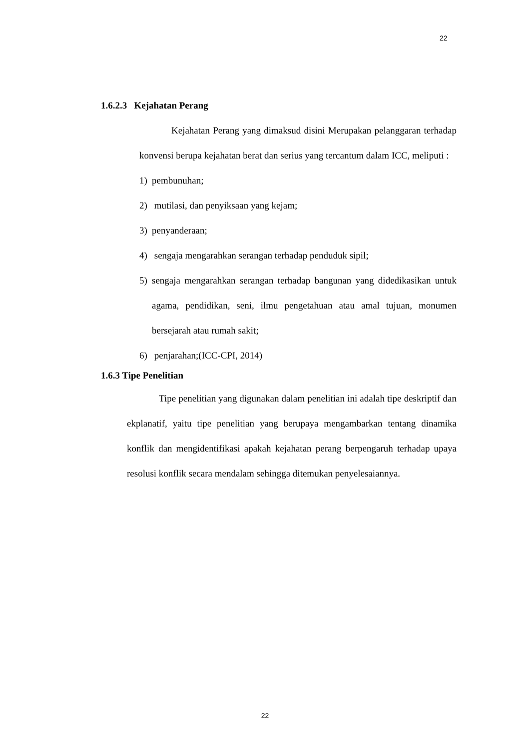22
1.6.2.3 Kejahatan Perang
Kejahatan Perang yang dimaksud disini Merupakan pelanggaran terhadap konvensi berupa kejahatan berat dan serius yang tercantum dalam ICC, meliputi :
1) pembunuhan;
2) mutilasi, dan penyiksaan yang kejam;
3) penyanderaan;
4) sengaja mengarahkan serangan terhadap penduduk sipil;
5) sengaja mengarahkan serangan terhadap bangunan yang didedikasikan untuk agama, pendidikan, seni, ilmu pengetahuan atau amal tujuan, monumen bersejarah atau rumah sakit;
6) penjarahan;(ICC-CPI, 2014)
1.6.3 Tipe Penelitian
Tipe penelitian yang digunakan dalam penelitian ini adalah tipe deskriptif dan ekplanatif, yaitu tipe penelitian yang berupaya mengambarkan tentang dinamika konflik dan mengidentifikasi apakah kejahatan perang berpengaruh terhadap upaya resolusi konflik secara mendalam sehingga ditemukan penyelesaiannya.
22